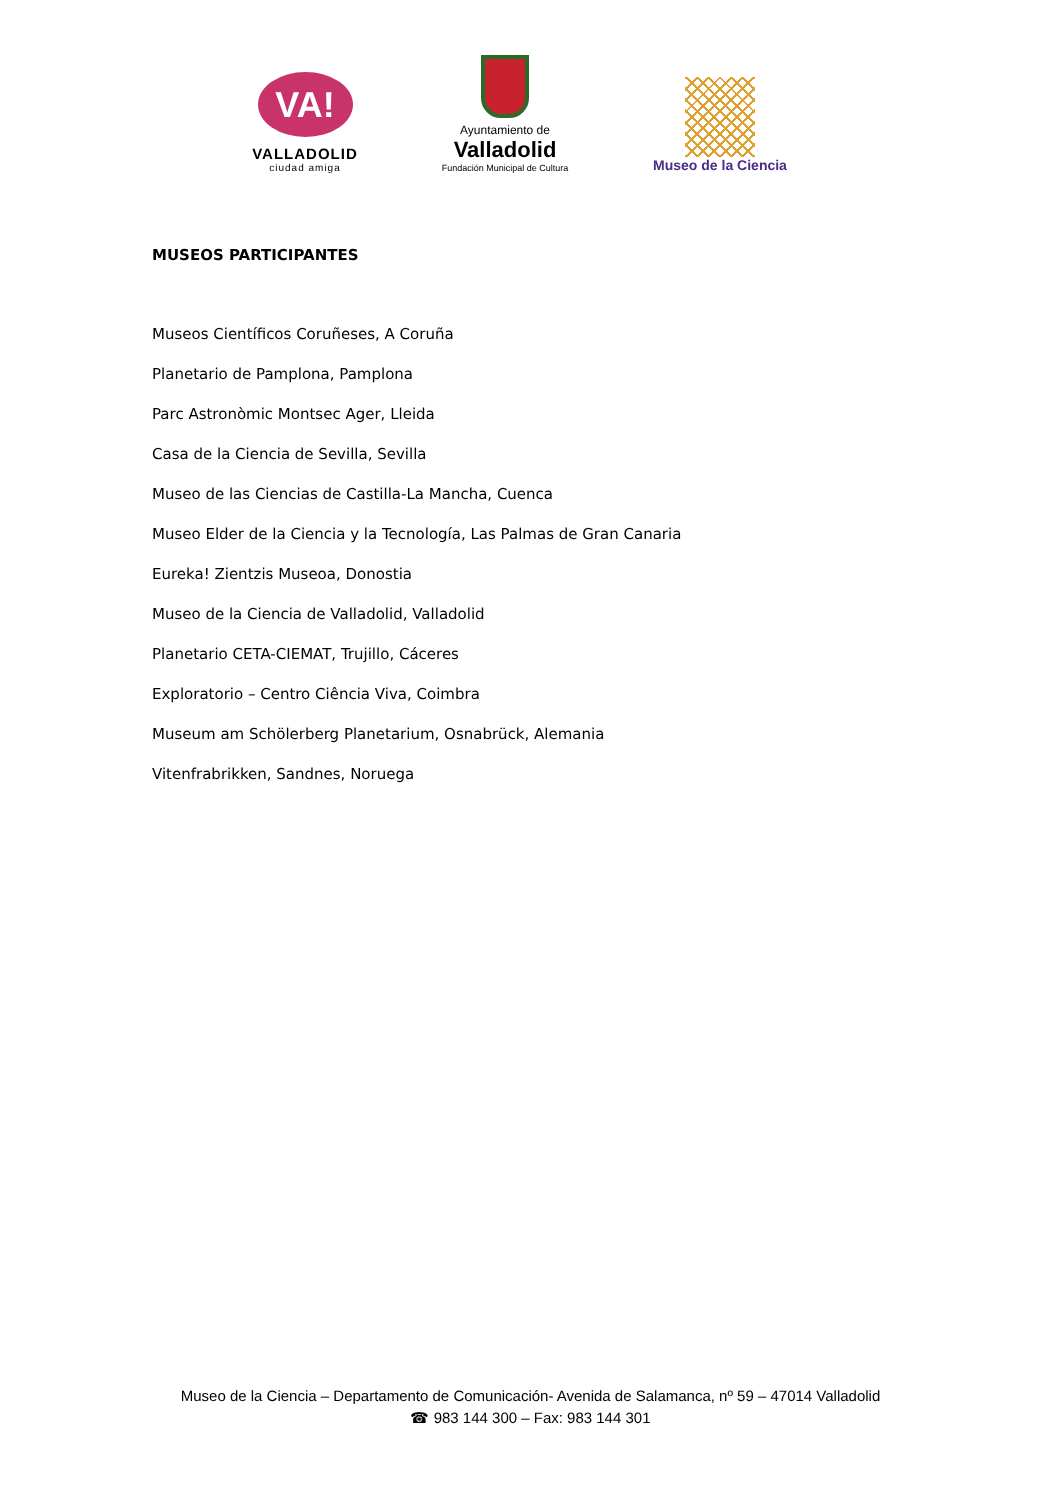VA!
VALLADOLID
ciudad amiga
Ayuntamiento de
Valladolid
Fundación Municipal de Cultura
Museo de la Ciencia
MUSEOS PARTICIPANTES
Museos Científicos Coruñeses, A Coruña
Planetario de Pamplona, Pamplona
Parc Astronòmic Montsec Ager, Lleida
Casa de la Ciencia de Sevilla, Sevilla
Museo de las Ciencias de Castilla-La Mancha, Cuenca
Museo Elder de la Ciencia y la Tecnología, Las Palmas de Gran Canaria
Eureka! Zientzis Museoa, Donostia
Museo de la Ciencia de Valladolid, Valladolid
Planetario CETA-CIEMAT, Trujillo, Cáceres
Exploratorio – Centro Ciência Viva, Coimbra
Museum am Schölerberg Planetarium, Osnabrück, Alemania
Vitenfrabrikken, Sandnes, Noruega
Museo de la Ciencia – Departamento de Comunicación- Avenida de Salamanca, nº 59 – 47014 Valladolid
☎ 983 144 300 – Fax: 983 144 301